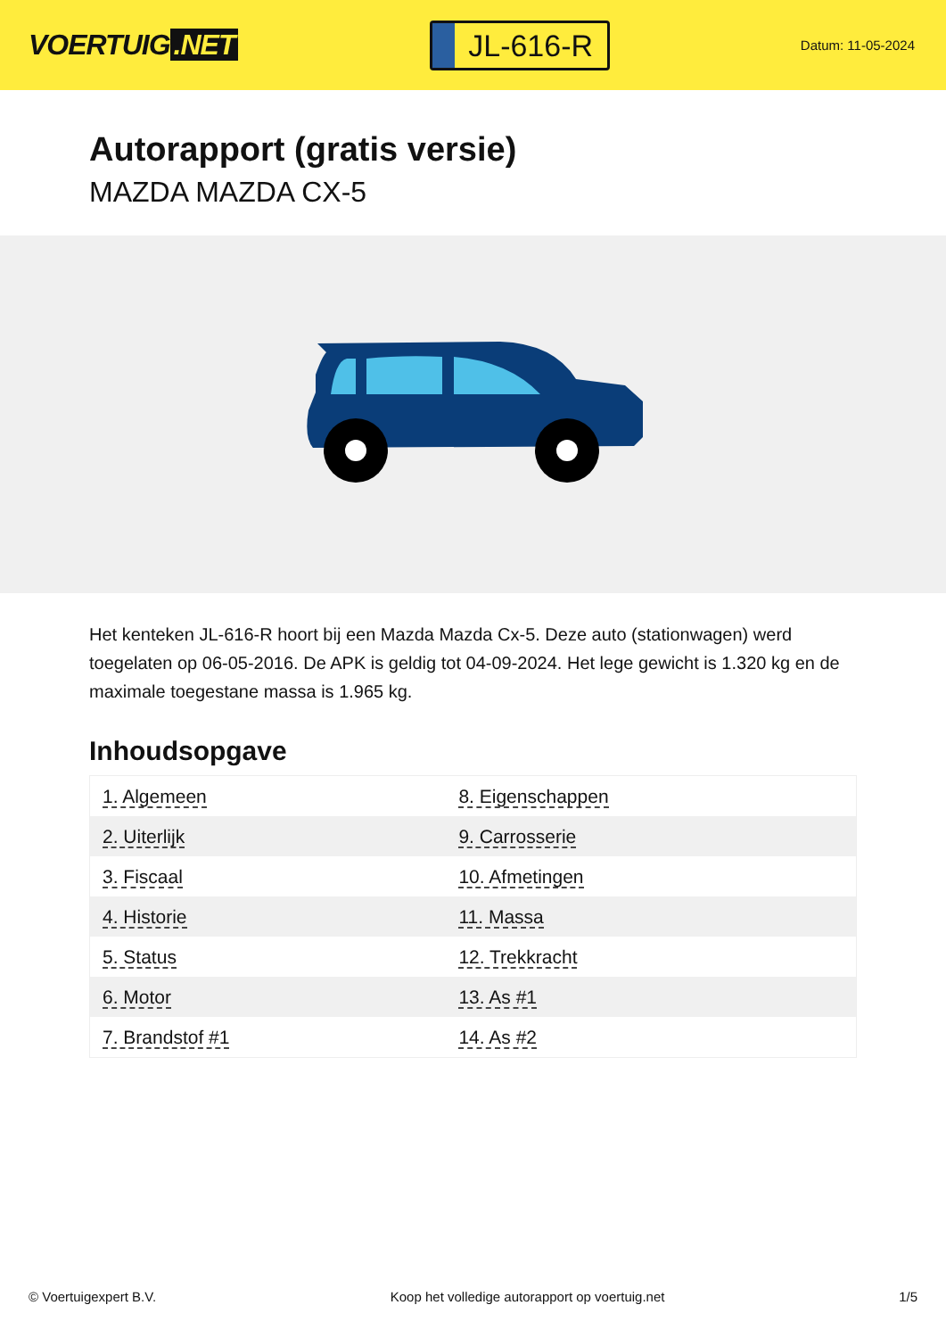VOERTUIG.NET
JL-616-R
Datum: 11-05-2024
Autorapport (gratis versie)
MAZDA MAZDA CX-5
Het kenteken JL-616-R hoort bij een Mazda Mazda Cx-5. Deze auto (stationwagen) werd toegelaten op 06-05-2016. De APK is geldig tot 04-09-2024. Het lege gewicht is 1.320 kg en de maximale toegestane massa is 1.965 kg.
Inhoudsopgave
| 1. Algemeen | 8. Eigenschappen |
| 2. Uiterlijk | 9. Carrosserie |
| 3. Fiscaal | 10. Afmetingen |
| 4. Historie | 11. Massa |
| 5. Status | 12. Trekkracht |
| 6. Motor | 13. As #1 |
| 7. Brandstof #1 | 14. As #2 |
© Voertuigexpert B.V. Koop het volledige autorapport op voertuig.net 1/5